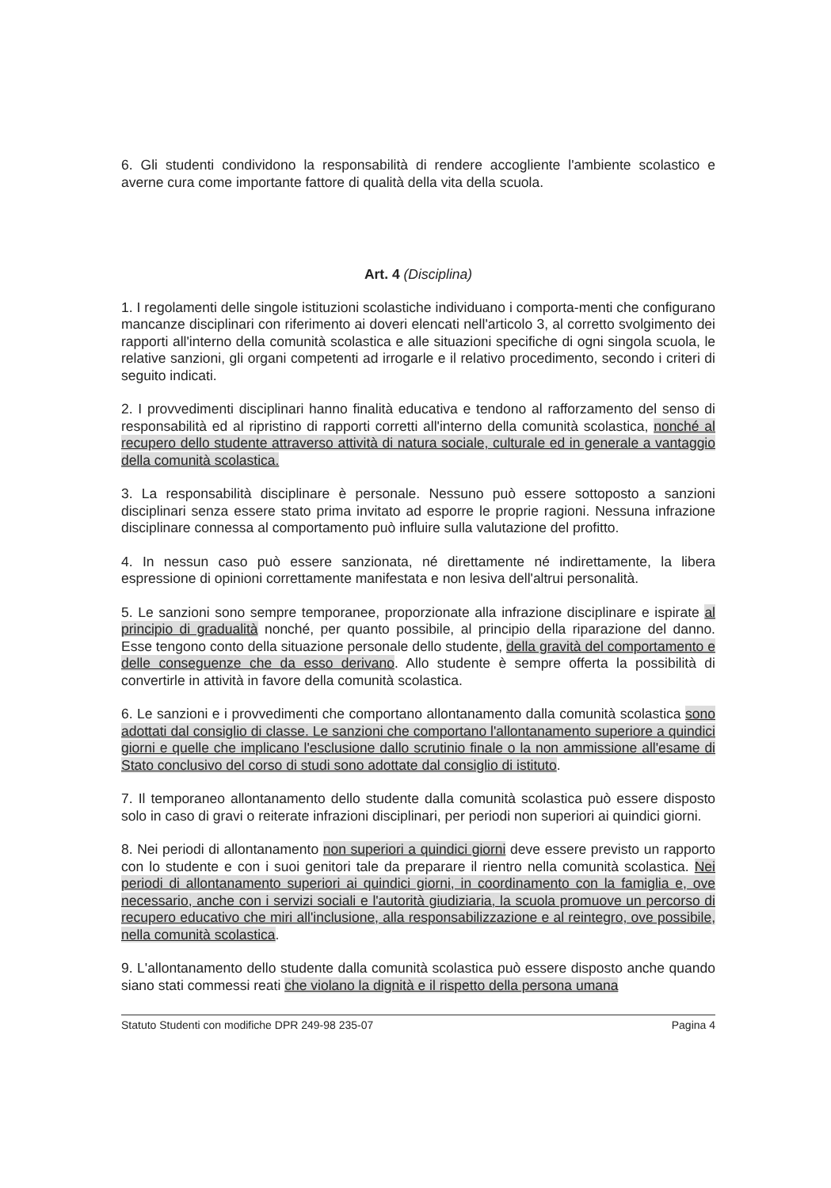6. Gli studenti condividono la responsabilità di rendere accogliente l'ambiente scolastico e averne cura come importante fattore di qualità della vita della scuola.
Art. 4 (Disciplina)
1. I regolamenti delle singole istituzioni scolastiche individuano i comporta-menti che configurano mancanze disciplinari con riferimento ai doveri elencati nell'articolo 3, al corretto svolgimento dei rapporti all'interno della comunità scolastica e alle situazioni specifiche di ogni singola scuola, le relative sanzioni, gli organi competenti ad irrogarle e il relativo procedimento, secondo i criteri di seguito indicati.
2. I provvedimenti disciplinari hanno finalità educativa e tendono al rafforzamento del senso di responsabilità ed al ripristino di rapporti corretti all'interno della comunità scolastica, nonché al recupero dello studente attraverso attività di natura sociale, culturale ed in generale a vantaggio della comunità scolastica.
3. La responsabilità disciplinare è personale. Nessuno può essere sottoposto a sanzioni disciplinari senza essere stato prima invitato ad esporre le proprie ragioni. Nessuna infrazione disciplinare connessa al comportamento può influire sulla valutazione del profitto.
4. In nessun caso può essere sanzionata, né direttamente né indirettamente, la libera espressione di opinioni correttamente manifestata e non lesiva dell'altrui personalità.
5. Le sanzioni sono sempre temporanee, proporzionate alla infrazione disciplinare e ispirate al principio di gradualità nonché, per quanto possibile, al principio della riparazione del danno. Esse tengono conto della situazione personale dello studente, della gravità del comportamento e delle conseguenze che da esso derivano. Allo studente è sempre offerta la possibilità di convertirle in attività in favore della comunità scolastica.
6. Le sanzioni e i provvedimenti che comportano allontanamento dalla comunità scolastica sono adottati dal consiglio di classe. Le sanzioni che comportano l'allontanamento superiore a quindici giorni e quelle che implicano l'esclusione dallo scrutinio finale o la non ammissione all'esame di Stato conclusivo del corso di studi sono adottate dal consiglio di istituto.
7. Il temporaneo allontanamento dello studente dalla comunità scolastica può essere disposto solo in caso di gravi o reiterate infrazioni disciplinari, per periodi non superiori ai quindici giorni.
8. Nei periodi di allontanamento non superiori a quindici giorni deve essere previsto un rapporto con lo studente e con i suoi genitori tale da preparare il rientro nella comunità scolastica. Nei periodi di allontanamento superiori ai quindici giorni, in coordinamento con la famiglia e, ove necessario, anche con i servizi sociali e l'autorità giudiziaria, la scuola promuove un percorso di recupero educativo che miri all'inclusione, alla responsabilizzazione e al reintegro, ove possibile, nella comunità scolastica.
9. L'allontanamento dello studente dalla comunità scolastica può essere disposto anche quando siano stati commessi reati che violano la dignità e il rispetto della persona umana
Statuto Studenti con modifiche DPR 249-98 235-07 Pagina 4